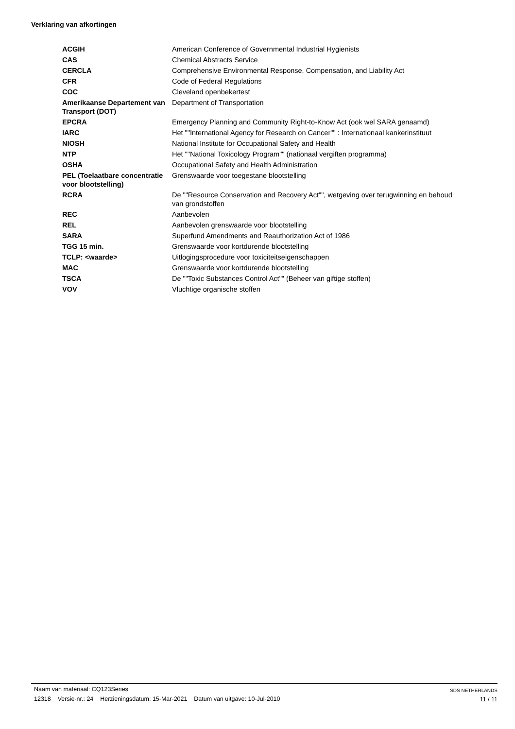Verklaring van afkortingen
| ACGIH | American Conference of Governmental Industrial Hygienists |
| CAS | Chemical Abstracts Service |
| CERCLA | Comprehensive Environmental Response, Compensation, and Liability Act |
| CFR | Code of Federal Regulations |
| COC | Cleveland openbekertest |
| Amerikaanse Departement van Transport (DOT) | Department of Transportation |
| EPCRA | Emergency Planning and Community Right-to-Know Act (ook wel SARA genaamd) |
| IARC | Het ""International Agency for Research on Cancer"" : Internationaal kankerinstituut |
| NIOSH | National Institute for Occupational Safety and Health |
| NTP | Het ""National Toxicology Program"" (nationaal vergiften programma) |
| OSHA | Occupational Safety and Health Administration |
| PEL (Toelaatbare concentratie voor blootstelling) | Grenswaarde voor toegestane blootstelling |
| RCRA | De ""Resource Conservation and Recovery Act"", wetgeving over terugwinning en behoud van grondstoffen |
| REC | Aanbevolen |
| REL | Aanbevolen grenswaarde voor blootstelling |
| SARA | Superfund Amendments and Reauthorization Act of 1986 |
| TGG 15 min. | Grenswaarde voor kortdurende blootstelling |
| TCLP: <waarde> | Uitlogingsprocedure voor toxiciteitseigenschappen |
| MAC | Grenswaarde voor kortdurende blootstelling |
| TSCA | De ""Toxic Substances Control Act"" (Beheer van giftige stoffen) |
| VOV | Vluchtige organische stoffen |
Naam van materiaal: CQ123Series
12318 Versie-nr.: 24 Herzieningsdatum: 15-Mar-2021 Datum van uitgave: 10-Jul-2010
SDS NETHERLANDS
11 / 11